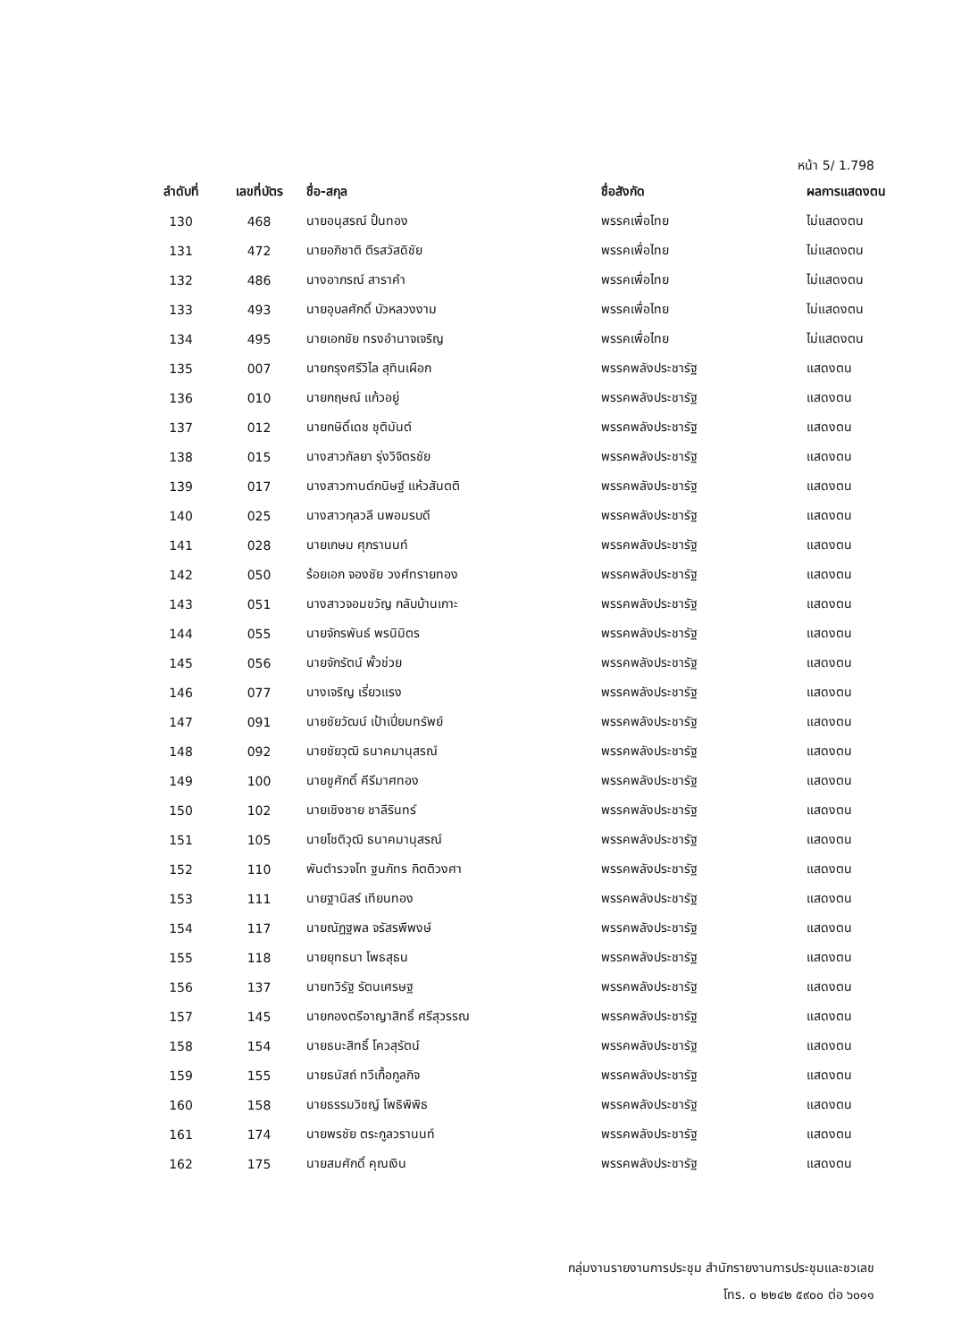หน้า 5/ 1.798
| ลำดับที่ | เลขที่บัตร | ชื่อ-สกุล | ชื่อสังกัด | ผลการแสดงตน |
| --- | --- | --- | --- | --- |
| 130 | 468 | นายอนุสรณ์ ปั้นทอง | พรรคเพื่อไทย | ไม่แสดงตน |
| 131 | 472 | นายอภิชาติ ตีรสวัสดิชัย | พรรคเพื่อไทย | ไม่แสดงตน |
| 132 | 486 | นางอาภรณ์ สาราคำ | พรรคเพื่อไทย | ไม่แสดงตน |
| 133 | 493 | นายอุบลศักดิ์ บัวหลวงงาม | พรรคเพื่อไทย | ไม่แสดงตน |
| 134 | 495 | นายเอกชัย ทรงอำนาจเจริญ | พรรคเพื่อไทย | ไม่แสดงตน |
| 135 | 007 | นายกรุงศรีวิไล สุทินเผือก | พรรคพลังประชารัฐ | แสดงตน |
| 136 | 010 | นายกฤษณ์ แก้วอยู่ | พรรคพลังประชารัฐ | แสดงตน |
| 137 | 012 | นายกษิดิ์เดช ชุติมันต์ | พรรคพลังประชารัฐ | แสดงตน |
| 138 | 015 | นางสาวกัลยา รุ่งวิจิตรชัย | พรรคพลังประชารัฐ | แสดงตน |
| 139 | 017 | นางสาวกานต์กนิษฐ์ แห้วสันตติ | พรรคพลังประชารัฐ | แสดงตน |
| 140 | 025 | นางสาวกุลวลี นพอมรบดี | พรรคพลังประชารัฐ | แสดงตน |
| 141 | 028 | นายเกษม ศุภรานนท์ | พรรคพลังประชารัฐ | แสดงตน |
| 142 | 050 | ร้อยเอก จองชัย วงศ์ทรายทอง | พรรคพลังประชารัฐ | แสดงตน |
| 143 | 051 | นางสาวจอมขวัญ กลับบ้านเกาะ | พรรคพลังประชารัฐ | แสดงตน |
| 144 | 055 | นายจักรพันธ์ พรนิมิตร | พรรคพลังประชารัฐ | แสดงตน |
| 145 | 056 | นายจักรัตน์ พั้วช่วย | พรรคพลังประชารัฐ | แสดงตน |
| 146 | 077 | นางเจริญ เรี่ยวแรง | พรรคพลังประชารัฐ | แสดงตน |
| 147 | 091 | นายชัยวัฒน์ เป้าเปี่ยมทรัพย์ | พรรคพลังประชารัฐ | แสดงตน |
| 148 | 092 | นายชัยวุฒิ ธนาคมานุสรณ์ | พรรคพลังประชารัฐ | แสดงตน |
| 149 | 100 | นายชูศักดิ์ คีรีมาศทอง | พรรคพลังประชารัฐ | แสดงตน |
| 150 | 102 | นายเชิงชาย ชาลีรินทร์ | พรรคพลังประชารัฐ | แสดงตน |
| 151 | 105 | นายโชติวุฒิ ธนาคมานุสรณ์ | พรรคพลังประชารัฐ | แสดงตน |
| 152 | 110 | พันตำรวจโท ฐนภัทร กิตติวงศา | พรรคพลังประชารัฐ | แสดงตน |
| 153 | 111 | นายฐานิสร์ เทียนทอง | พรรคพลังประชารัฐ | แสดงตน |
| 154 | 117 | นายณัฏฐพล จรัสรพีพงษ์ | พรรคพลังประชารัฐ | แสดงตน |
| 155 | 118 | นายยุทธนา โพธสุธน | พรรคพลังประชารัฐ | แสดงตน |
| 156 | 137 | นายทวิรัฐ รัตนเศรษฐ | พรรคพลังประชารัฐ | แสดงตน |
| 157 | 145 | นายกองตรีอาญาสิทธิ์ ศรีสุวรรณ | พรรคพลังประชารัฐ | แสดงตน |
| 158 | 154 | นายธนะสิทธิ์ โควสุรัตน์ | พรรคพลังประชารัฐ | แสดงตน |
| 159 | 155 | นายธนัสถ์ ทวีเกื้อกูลกิจ | พรรคพลังประชารัฐ | แสดงตน |
| 160 | 158 | นายธรรมวิชญ์ โพธิพิพิธ | พรรคพลังประชารัฐ | แสดงตน |
| 161 | 174 | นายพรชัย ตระกูลวรานนท์ | พรรคพลังประชารัฐ | แสดงตน |
| 162 | 175 | นายสมศักดิ์ คุณเงิน | พรรคพลังประชารัฐ | แสดงตน |
กลุ่มงานรายงานการประชุม สำนักรายงานการประชุมและชวเลข
โทร. ๐ ๒๒๔๒ ๕๙๐๐ ต่อ ๖๐๑๑